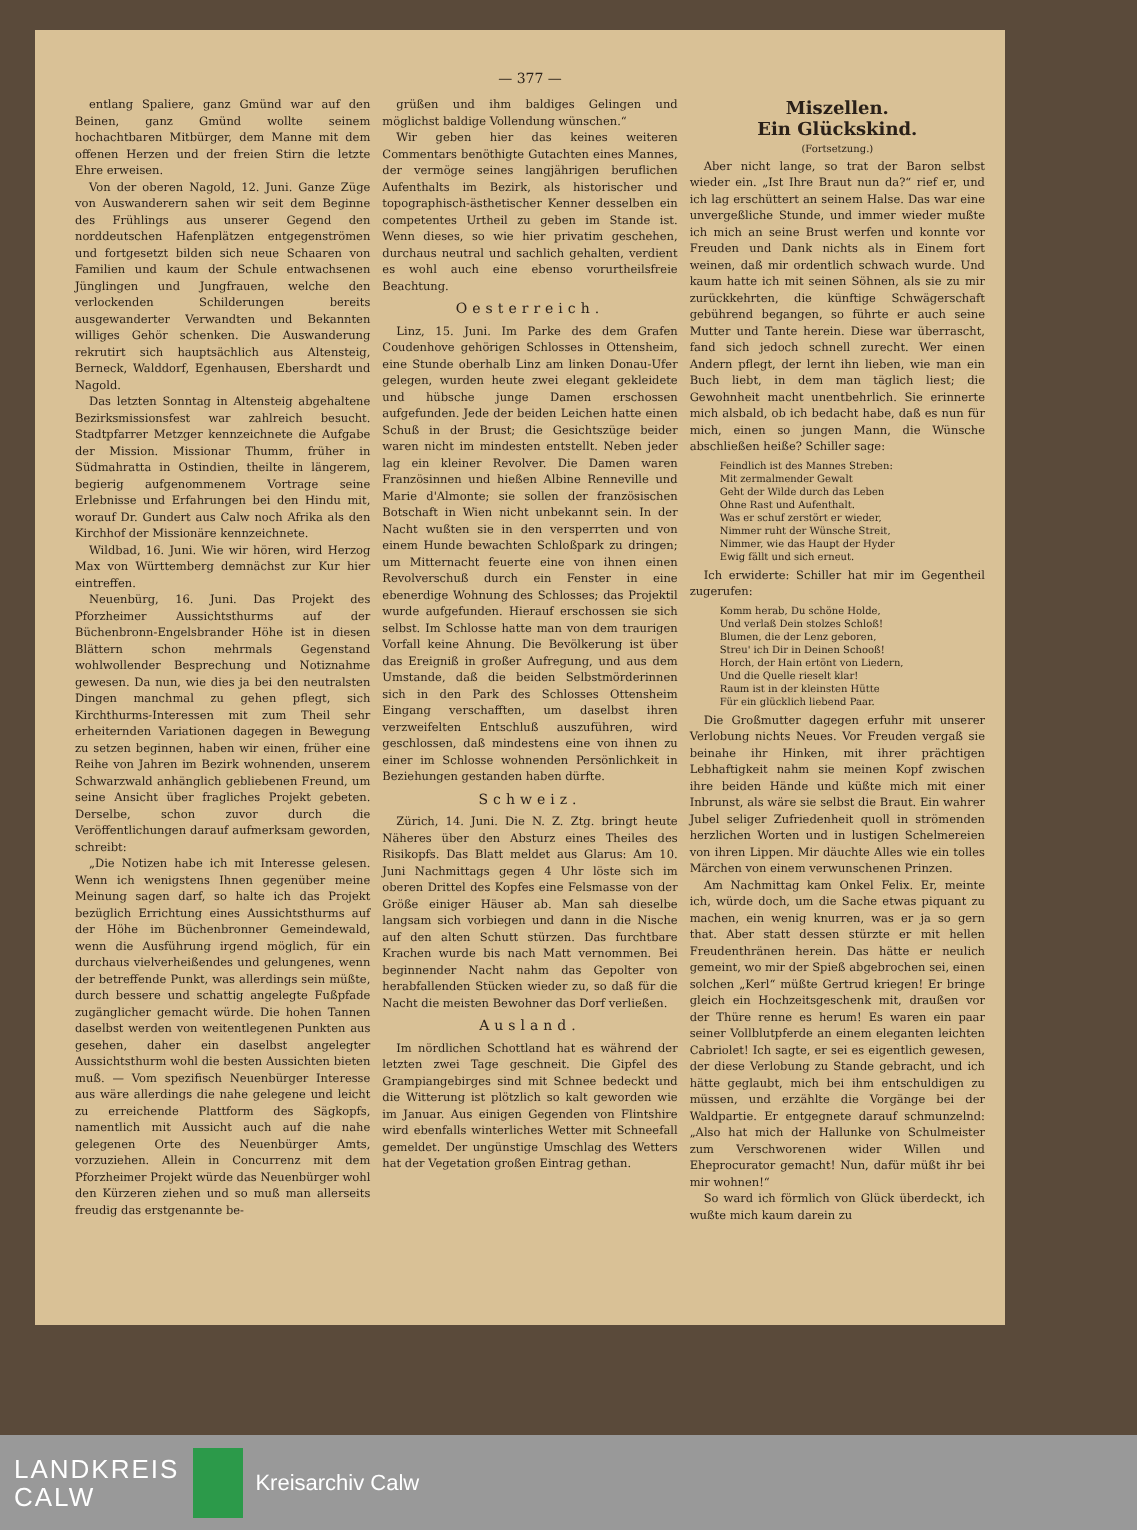— 377 —
entlang Spaliere, ganz Gmünd war auf den Beinen, ganz Gmünd wollte seinem hochachtbaren Mitbürger, dem Manne mit dem offenen Herzen und der freien Stirn die letzte Ehre erweisen.
Von der oberen Nagold, 12. Juni. Ganze Züge von Auswanderern sahen wir seit dem Beginne des Frühlings aus unserer Gegend den norddeutschen Hafenplätzen entgegenströmen und fortgesetzt bilden sich neue Schaaren von Familien und kaum der Schule entwachsenen Jünglingen und Jungfrauen, welche den verlockenden Schilderungen bereits ausgewanderter Verwandten und Bekannten williges Gehör schenken. Die Auswanderung rekrutirt sich hauptsächlich aus Altensteig, Berneck, Walddorf, Egenhausen, Ebershardt und Nagold.
Das letzten Sonntag in Altensteig abgehaltene Bezirksmissionsfest war zahlreich besucht. Stadtpfarrer Metzger kennzeichnete die Aufgabe der Mission. Missionar Thumm, früher in Südmahratta in Ostindien, theilte in längerem, begierig aufgenommenem Vortrage seine Erlebnisse und Erfahrungen bei den Hindu mit, worauf Dr. Gundert aus Calw noch Afrika als den Kirchhof der Missionäre kennzeichnete.
Wildbad, 16. Juni. Wie wir hören, wird Herzog Max von Württemberg demnächst zur Kur hier eintreffen.
Neuenbürg, 16. Juni. Das Projekt des Pforzheimer Aussichtsthurms auf der Büchenbronn-Engelsbrander Höhe ist in diesen Blättern schon mehrmals Gegenstand wohlwollender Besprechung und Notiznahme gewesen. Da nun, wie dies ja bei den neutralsten Dingen manchmal zu gehen pflegt, sich Kirchthurms-Interessen mit zum Theil sehr erheiternden Variationen dagegen in Bewegung zu setzen beginnen, haben wir einen, früher eine Reihe von Jahren im Bezirk wohnenden, unserem Schwarzwald anhänglich gebliebenen Freund, um seine Ansicht über fragliches Projekt gebeten. Derselbe, schon zuvor durch die Veröffentlichungen darauf aufmerksam geworden, schreibt:
„Die Notizen habe ich mit Interesse gelesen. Wenn ich wenigstens Ihnen gegenüber meine Meinung sagen darf, so halte ich das Projekt bezüglich Errichtung eines Aussichtsthurms auf der Höhe im Büchenbronner Gemeindewald, wenn die Ausführung irgend möglich, für ein durchaus vielverheißendes und gelungenes, wenn der betreffende Punkt, was allerdings sein müßte, durch bessere und schattig angelegte Fußpfade zugänglicher gemacht würde. Die hohen Tannen daselbst werden von weitentlegenen Punkten aus gesehen, daher ein daselbst angelegter Aussichtsthurm wohl die besten Aussichten bieten muß. — Vom spezifisch Neuenbürger Interesse aus wäre allerdings die nahe gelegene und leicht zu erreichende Plattform des Sägkopfs, namentlich mit Aussicht auch auf die nahe gelegenen Orte des Neuenbürger Amts, vorzuziehen. Allein in Concurrenz mit dem Pforzheimer Projekt würde das Neuenbürger wohl den Kürzeren ziehen und so muß man allerseits freudig das erstgenannte be-
grüßen und ihm baldiges Gelingen und möglichst baldige Vollendung wünschen.“
Wir geben hier das keines weiteren Commentars benöthigte Gutachten eines Mannes, der vermöge seines langjährigen beruflichen Aufenthalts im Bezirk, als historischer und topographisch-ästhetischer Kenner desselben ein competentes Urtheil zu geben im Stande ist. Wenn dieses, so wie hier privatim geschehen, durchaus neutral und sachlich gehalten, verdient es wohl auch eine ebenso vorurtheilsfreie Beachtung.
Oesterreich.
Linz, 15. Juni. Im Parke des dem Grafen Coudenhove gehörigen Schlosses in Ottensheim, eine Stunde oberhalb Linz am linken Donau-Ufer gelegen, wurden heute zwei elegant gekleidete und hübsche junge Damen erschossen aufgefunden. Jede der beiden Leichen hatte einen Schuß in der Brust; die Gesichtszüge beider waren nicht im mindesten entstellt. Neben jeder lag ein kleiner Revolver. Die Damen waren Französinnen und hießen Albine Renneville und Marie d'Almonte; sie sollen der französischen Botschaft in Wien nicht unbekannt sein. In der Nacht wußten sie in den versperrten und von einem Hunde bewachten Schloßpark zu dringen; um Mitternacht feuerte eine von ihnen einen Revolverschuß durch ein Fenster in eine ebenerdige Wohnung des Schlosses; das Projektil wurde aufgefunden. Hierauf erschossen sie sich selbst. Im Schlosse hatte man von dem traurigen Vorfall keine Ahnung. Die Bevölkerung ist über das Ereigniß in großer Aufregung, und aus dem Umstande, daß die beiden Selbstmörderinnen sich in den Park des Schlosses Ottensheim Eingang verschafften, um daselbst ihren verzweifelten Entschluß auszuführen, wird geschlossen, daß mindestens eine von ihnen zu einer im Schlosse wohnenden Persönlichkeit in Beziehungen gestanden haben dürfte.
Schweiz.
Zürich, 14. Juni. Die N. Z. Ztg. bringt heute Näheres über den Absturz eines Theiles des Risikopfs. Das Blatt meldet aus Glarus: Am 10. Juni Nachmittags gegen 4 Uhr löste sich im oberen Drittel des Kopfes eine Felsmasse von der Größe einiger Häuser ab. Man sah dieselbe langsam sich vorbiegen und dann in die Nische auf den alten Schutt stürzen. Das furchtbare Krachen wurde bis nach Matt vernommen. Bei beginnender Nacht nahm das Gepolter von herabfallenden Stücken wieder zu, so daß für die Nacht die meisten Bewohner das Dorf verließen.
Ausland.
Im nördlichen Schottland hat es während der letzten zwei Tage geschneit. Die Gipfel des Grampiangebirges sind mit Schnee bedeckt und die Witterung ist plötzlich so kalt geworden wie im Januar. Aus einigen Gegenden von Flintshire wird ebenfalls winterliches Wetter mit Schneefall gemeldet. Der ungünstige Umschlag des Wetters hat der Vegetation großen Eintrag gethan.
Miszellen.
Ein Glückskind.
(Fortsetzung.)
Aber nicht lange, so trat der Baron selbst wieder ein. „Ist Ihre Braut nun da?“ rief er, und ich lag erschüttert an seinem Halse. Das war eine unvergeßliche Stunde, und immer wieder mußte ich mich an seine Brust werfen und konnte vor Freuden und Dank nichts als in Einem fort weinen, daß mir ordentlich schwach wurde. Und kaum hatte ich mit seinen Söhnen, als sie zu mir zurückkehrten, die künftige Schwägerschaft gebührend begangen, so führte er auch seine Mutter und Tante herein. Diese war überrascht, fand sich jedoch schnell zurecht. Wer einen Andern pflegt, der lernt ihn lieben, wie man ein Buch liebt, in dem man täglich liest; die Gewohnheit macht unentbehrlich. Sie erinnerte mich alsbald, ob ich bedacht habe, daß es nun für mich, einen so jungen Mann, die Wünsche abschließen heiße? Schiller sage:
Feindlich ist des Mannes Streben:
Mit zermalmender Gewalt
Geht der Wilde durch das Leben
Ohne Rast und Aufenthalt.
Was er schuf zerstört er wieder,
Nimmer ruht der Wünsche Streit,
Nimmer, wie das Haupt der Hyder
Ewig fällt und sich erneut.
Ich erwiderte: Schiller hat mir im Gegentheil zugerufen:
Komm herab, Du schöne Holde,
Und verlaß Dein stolzes Schloß!
Blumen, die der Lenz geboren,
Streu' ich Dir in Deinen Schooß!
Horch, der Hain ertönt von Liedern,
Und die Quelle rieselt klar!
Raum ist in der kleinsten Hütte
Für ein glücklich liebend Paar.
Die Großmutter dagegen erfuhr mit unserer Verlobung nichts Neues. Vor Freuden vergaß sie beinahe ihr Hinken, mit ihrer prächtigen Lebhaftigkeit nahm sie meinen Kopf zwischen ihre beiden Hände und küßte mich mit einer Inbrunst, als wäre sie selbst die Braut. Ein wahrer Jubel seliger Zufriedenheit quoll in strömenden herzlichen Worten und in lustigen Schelmereien von ihren Lippen. Mir däuchte Alles wie ein tolles Märchen von einem verwunschenen Prinzen.
Am Nachmittag kam Onkel Felix. Er, meinte ich, würde doch, um die Sache etwas piquant zu machen, ein wenig knurren, was er ja so gern that. Aber statt dessen stürzte er mit hellen Freudenthränen herein. Das hätte er neulich gemeint, wo mir der Spieß abgebrochen sei, einen solchen „Kerl“ müßte Gertrud kriegen! Er bringe gleich ein Hochzeitsgeschenk mit, draußen vor der Thüre renne es herum! Es waren ein paar seiner Vollblutpferde an einem eleganten leichten Cabriolet! Ich sagte, er sei es eigentlich gewesen, der diese Verlobung zu Stande gebracht, und ich hätte geglaubt, mich bei ihm entschuldigen zu müssen, und erzählte die Vorgänge bei der Waldpartie. Er entgegnete darauf schmunzelnd: „Also hat mich der Hallunke von Schulmeister zum Verschworenen wider Willen und Eheprocurator gemacht! Nun, dafür müßt ihr bei mir wohnen!“
So ward ich förmlich von Glück überdeckt, ich wußte mich kaum darein zu
LANDKREIS
CALW
Kreisarchiv Calw